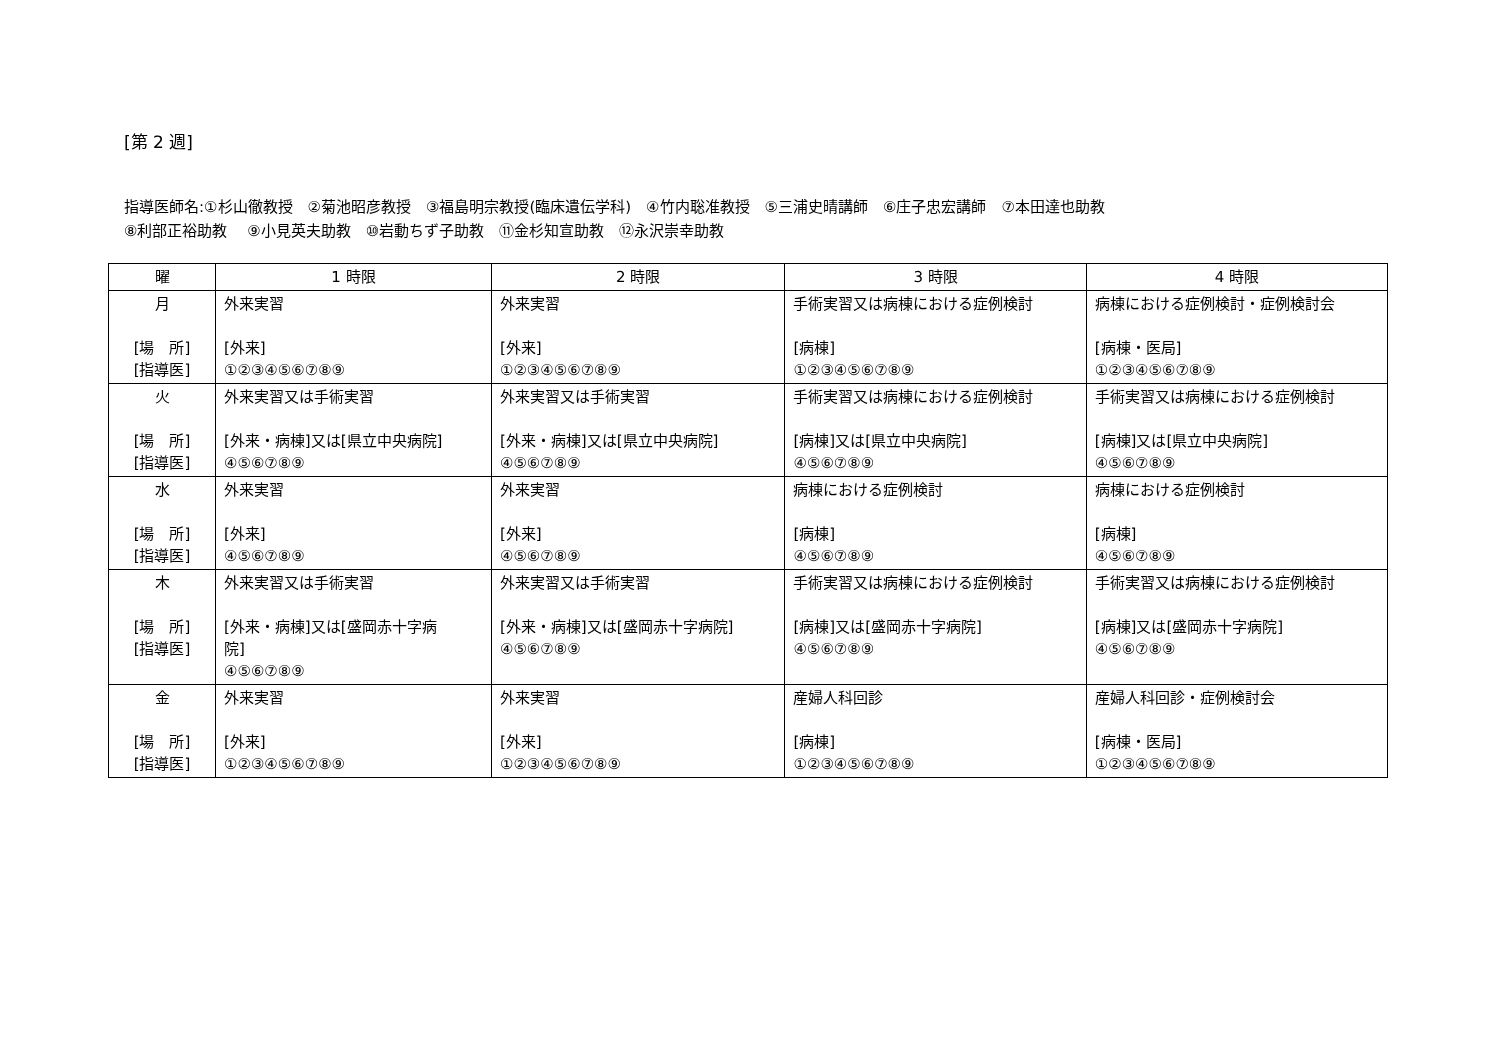[第 2 週]
指導医師名:①杉山徹教授　②菊池昭彦教授　③福島明宗教授(臨床遺伝学科)　④竹内聡准教授　⑤三浦史晴講師　⑥庄子忠宏講師　⑦本田達也助教
⑧利部正裕助教　 ⑨小見英夫助教　⑩岩動ちず子助教　⑪金杉知宣助教　⑫永沢崇幸助教
| 曜 | 1 時限 | 2 時限 | 3 時限 | 4 時限 |
| --- | --- | --- | --- | --- |
| 月 [場 所] [指導医] | 外来実習 [外来] ①②③④⑤⑥⑦⑧⑨ | 外来実習 [外来] ①②③④⑤⑥⑦⑧⑨ | 手術実習又は病棟における症例検討 [病棟] ①②③④⑤⑥⑦⑧⑨ | 病棟における症例検討・症例検討会 [病棟・医局] ①②③④⑤⑥⑦⑧⑨ |
| 火 [場 所] [指導医] | 外来実習又は手術実習 [外来・病棟]又は[県立中央病院] ④⑤⑥⑦⑧⑨ | 外来実習又は手術実習 [外来・病棟]又は[県立中央病院] ④⑤⑥⑦⑧⑨ | 手術実習又は病棟における症例検討 [病棟]又は[県立中央病院] ④⑤⑥⑦⑧⑨ | 手術実習又は病棟における症例検討 [病棟]又は[県立中央病院] ④⑤⑥⑦⑧⑨ |
| 水 [場 所] [指導医] | 外来実習 [外来] ④⑤⑥⑦⑧⑨ | 外来実習 [外来] ④⑤⑥⑦⑧⑨ | 病棟における症例検討 [病棟] ④⑤⑥⑦⑧⑨ | 病棟における症例検討 [病棟] ④⑤⑥⑦⑧⑨ |
| 木 [場 所] [指導医] | 外来実習又は手術実習 [外来・病棟]又は[盛岡赤十字病 院] ④⑤⑥⑦⑧⑨ | 外来実習又は手術実習 [外来・病棟]又は[盛岡赤十字病院] ④⑤⑥⑦⑧⑨ | 手術実習又は病棟における症例検討 [病棟]又は[盛岡赤十字病院] ④⑤⑥⑦⑧⑨ | 手術実習又は病棟における症例検討 [病棟]又は[盛岡赤十字病院] ④⑤⑥⑦⑧⑨ |
| 金 [場 所] [指導医] | 外来実習 [外来] ①②③④⑤⑥⑦⑧⑨ | 外来実習 [外来] ①②③④⑤⑥⑦⑧⑨ | 産婦人科回診 [病棟] ①②③④⑤⑥⑦⑧⑨ | 産婦人科回診・症例検討会 [病棟・医局] ①②③④⑤⑥⑦⑧⑨ |